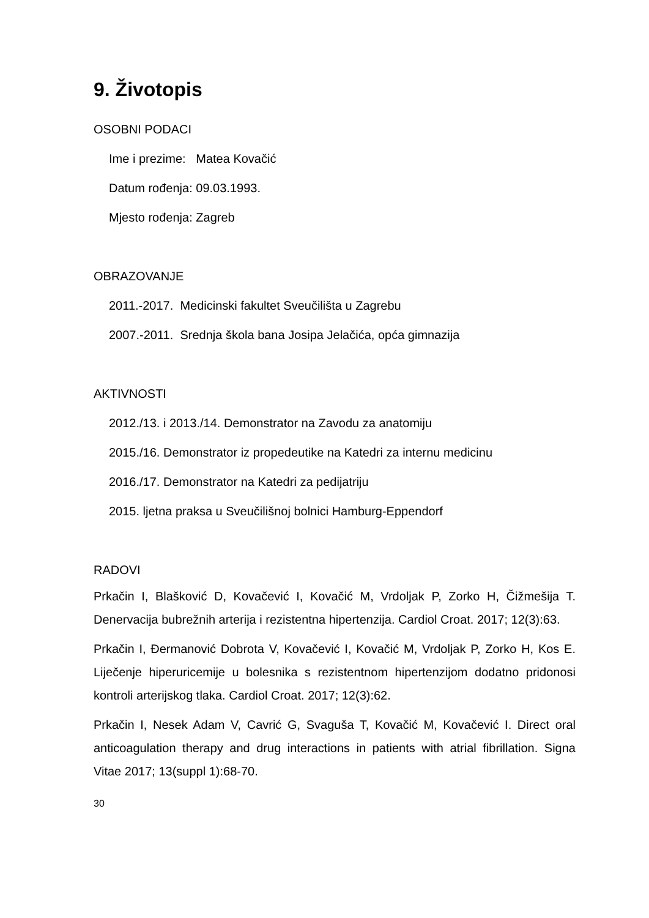9. Životopis
OSOBNI PODACI
Ime i prezime: Matea Kovačić
Datum rođenja: 09.03.1993.
Mjesto rođenja: Zagreb
OBRAZOVANJE
2011.-2017. Medicinski fakultet Sveučilišta u Zagrebu
2007.-2011. Srednja škola bana Josipa Jelačića, opća gimnazija
AKTIVNOSTI
2012./13. i 2013./14. Demonstrator na Zavodu za anatomiju
2015./16. Demonstrator iz propedeutike na Katedri za internu medicinu
2016./17. Demonstrator na Katedri za pedijatriju
2015. ljetna praksa u Sveučilišnoj bolnici Hamburg-Eppendorf
RADOVI
Prkačin I, Blašković D, Kovačević I, Kovačić M, Vrdoljak P, Zorko H, Čižmešija T. Denervacija bubrežnih arterija i rezistentna hipertenzija. Cardiol Croat. 2017; 12(3):63.
Prkačin I, Đermanović Dobrota V, Kovačević I, Kovačić M, Vrdoljak P, Zorko H, Kos E. Liječenje hiperuricemije u bolesnika s rezistentnom hipertenzijom dodatno pridonosi kontroli arterijskog tlaka. Cardiol Croat. 2017; 12(3):62.
Prkačin I, Nesek Adam V, Cavrić G, Svaguša T, Kovačić M, Kovačević I. Direct oral anticoagulation therapy and drug interactions in patients with atrial fibrillation. Signa Vitae 2017; 13(suppl 1):68-70.
30